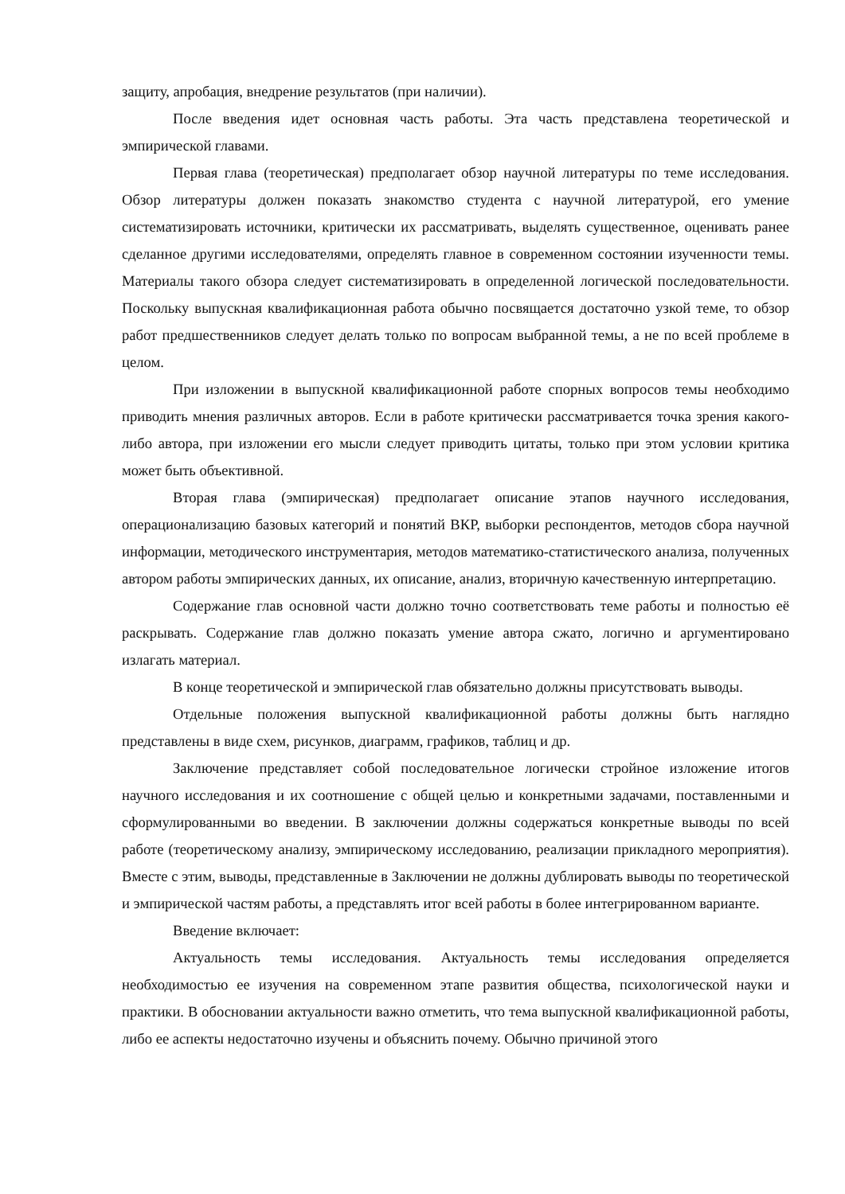защиту, апробация, внедрение результатов (при наличии).
После введения идет основная часть работы. Эта часть представлена теоретической и эмпирической главами.
Первая глава (теоретическая) предполагает обзор научной литературы по теме исследования. Обзор литературы должен показать знакомство студента с научной литературой, его умение систематизировать источники, критически их рассматривать, выделять существенное, оценивать ранее сделанное другими исследователями, определять главное в современном состоянии изученности темы. Материалы такого обзора следует систематизировать в определенной логической последовательности. Поскольку выпускная квалификационная работа обычно посвящается достаточно узкой теме, то обзор работ предшественников следует делать только по вопросам выбранной темы, а не по всей проблеме в целом.
При изложении в выпускной квалификационной работе спорных вопросов темы необходимо приводить мнения различных авторов. Если в работе критически рассматривается точка зрения какого-либо автора, при изложении его мысли следует приводить цитаты, только при этом условии критика может быть объективной.
Вторая глава (эмпирическая) предполагает описание этапов научного исследования, операционализацию базовых категорий и понятий ВКР, выборки респондентов, методов сбора научной информации, методического инструментария, методов математико-статистического анализа, полученных автором работы эмпирических данных, их описание, анализ, вторичную качественную интерпретацию.
Содержание глав основной части должно точно соответствовать теме работы и полностью её раскрывать. Содержание глав должно показать умение автора сжато, логично и аргументировано излагать материал.
В конце теоретической и эмпирической глав обязательно должны присутствовать выводы.
Отдельные положения выпускной квалификационной работы должны быть наглядно представлены в виде схем, рисунков, диаграмм, графиков, таблиц и др.
Заключение представляет собой последовательное логически стройное изложение итогов научного исследования и их соотношение с общей целью и конкретными задачами, поставленными и сформулированными во введении. В заключении должны содержаться конкретные выводы по всей работе (теоретическому анализу, эмпирическому исследованию, реализации прикладного мероприятия). Вместе с этим, выводы, представленные в Заключении не должны дублировать выводы по теоретической и эмпирической частям работы, а представлять итог всей работы в более интегрированном варианте.
Введение включает:
Актуальность темы исследования. Актуальность темы исследования определяется необходимостью ее изучения на современном этапе развития общества, психологической науки и практики. В обосновании актуальности важно отметить, что тема выпускной квалификационной работы, либо ее аспекты недостаточно изучены и объяснить почему. Обычно причиной этого